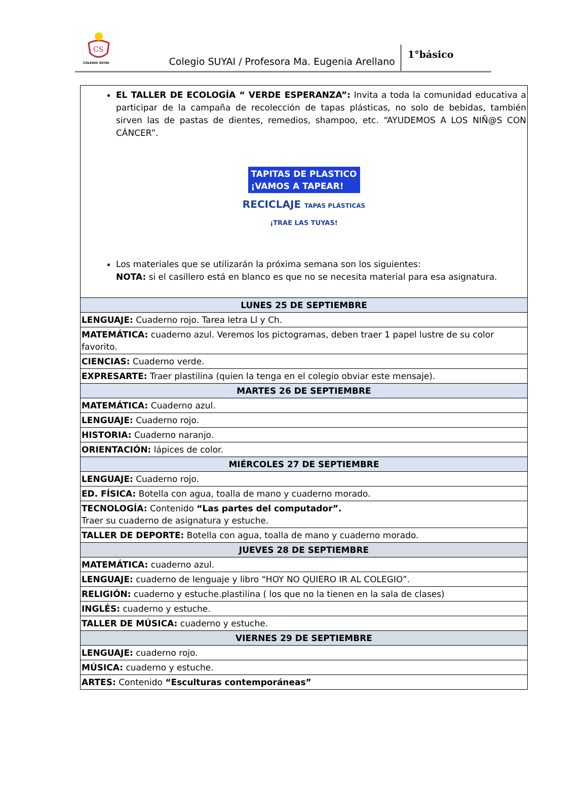CS
COLEGIO SUYAI
Colegio SUYAI / Profesora Ma. Eugenia Arellano
1°básico
| EL TALLER DE ECOLOGÍA “ VERDE ESPERANZA”: Invita a toda la comunidad educativa a participar de la campaña de recolección de tapas plásticas, no solo de bebidas, también sirven las de pastas de dientes, remedios, shampoo, etc. “AYUDEMOS A LOS NIÑ@S CON CÁNCER”. TAPITAS DE PLASTICO ¡VAMOS A TAPEAR! RECICLAJE TAPAS PLÁSTICAS ¡TRAE LAS TUYAS! Los materiales que se utilizarán la próxima semana son los siguientes: NOTA: si el casillero está en blanco es que no se necesita material para esa asignatura. |
| LUNES 25 DE SEPTIEMBRE |
| LENGUAJE: Cuaderno rojo. Tarea letra Ll y Ch. |
| MATEMÁTICA: cuaderno azul. Veremos los pictogramas, deben traer 1 papel lustre de su color favorito. |
| CIENCIAS: Cuaderno verde. |
| EXPRESARTE: Traer plastilina (quien la tenga en el colegio obviar este mensaje). |
| MARTES 26 DE SEPTIEMBRE |
| MATEMÁTICA: Cuaderno azul. |
| LENGUAJE: Cuaderno rojo. |
| HISTORIA: Cuaderno naranjo. |
| ORIENTACIÓN: lápices de color. |
| MIÉRCOLES 27 DE SEPTIEMBRE |
| LENGUAJE: Cuaderno rojo. |
| ED. FÍSICA: Botella con agua, toalla de mano y cuaderno morado. |
| TECNOLOGÍA: Contenido “Las partes del computador”. Traer su cuaderno de asignatura y estuche. |
| TALLER DE DEPORTE: Botella con agua, toalla de mano y cuaderno morado. |
| JUEVES 28 DE SEPTIEMBRE |
| MATEMÁTICA: cuaderno azul. |
| LENGUAJE: cuaderno de lenguaje y libro “HOY NO QUIERO IR AL COLEGIO”. |
| RELIGIÓN: cuaderno y estuche.plastilina ( los que no la tienen en la sala de clases) |
| INGLÉS: cuaderno y estuche. |
| TALLER DE MÚSICA: cuaderno y estuche. |
| VIERNES 29 DE SEPTIEMBRE |
| LENGUAJE: cuaderno rojo. |
| MÚSICA: cuaderno y estuche. |
| ARTES: Contenido “Esculturas contemporáneas” |